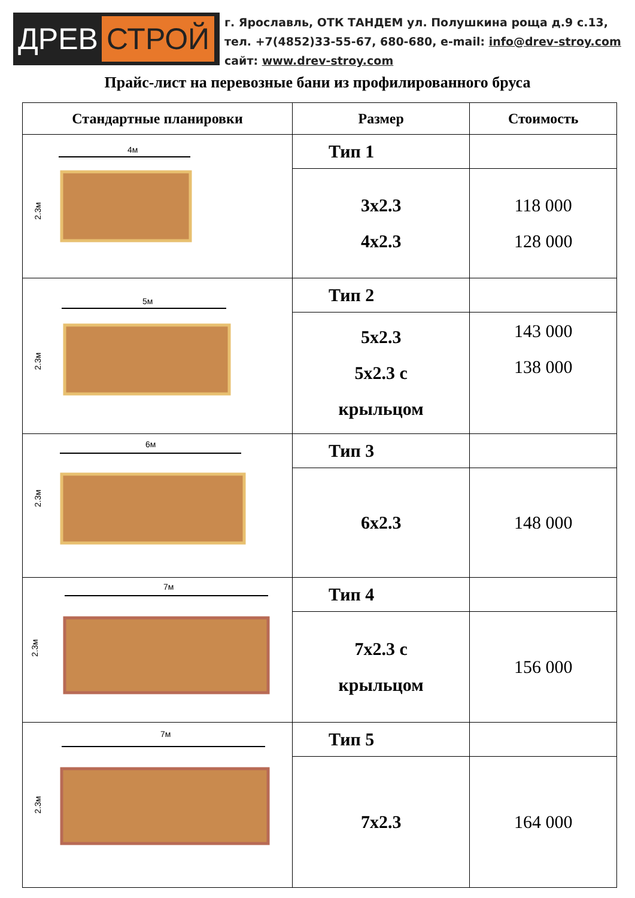ДРЕВ СТРОЙ
г. Ярославль, ОТК ТАНДЕМ ул. Полушкина роща д.9 с.13,
тел. +7(4852)33-55-67, 680-680, e-mail: info@drev-stroy.com
сайт: www.drev-stroy.com
Прайс-лист на перевозные бани из профилированного бруса
| Стандартные планировки | Размер | Стоимость |
| --- | --- | --- |
| 4м 2.3м | Тип 1 | |
| | 3х2.3 4х2.3 | 118 000 128 000 |
| 5м 2.3м | Тип 2 | |
| | 5х2.3 5х2.3 с крыльцом | 143 000 138 000 |
| 6м 2.3м | Тип 3 | |
| | 6х2.3 | 148 000 |
| 7м 2.3м | Тип 4 | |
| | 7х2.3 с крыльцом | 156 000 |
| 7м 2.3м | Тип 5 | |
| | 7х2.3 | 164 000 |